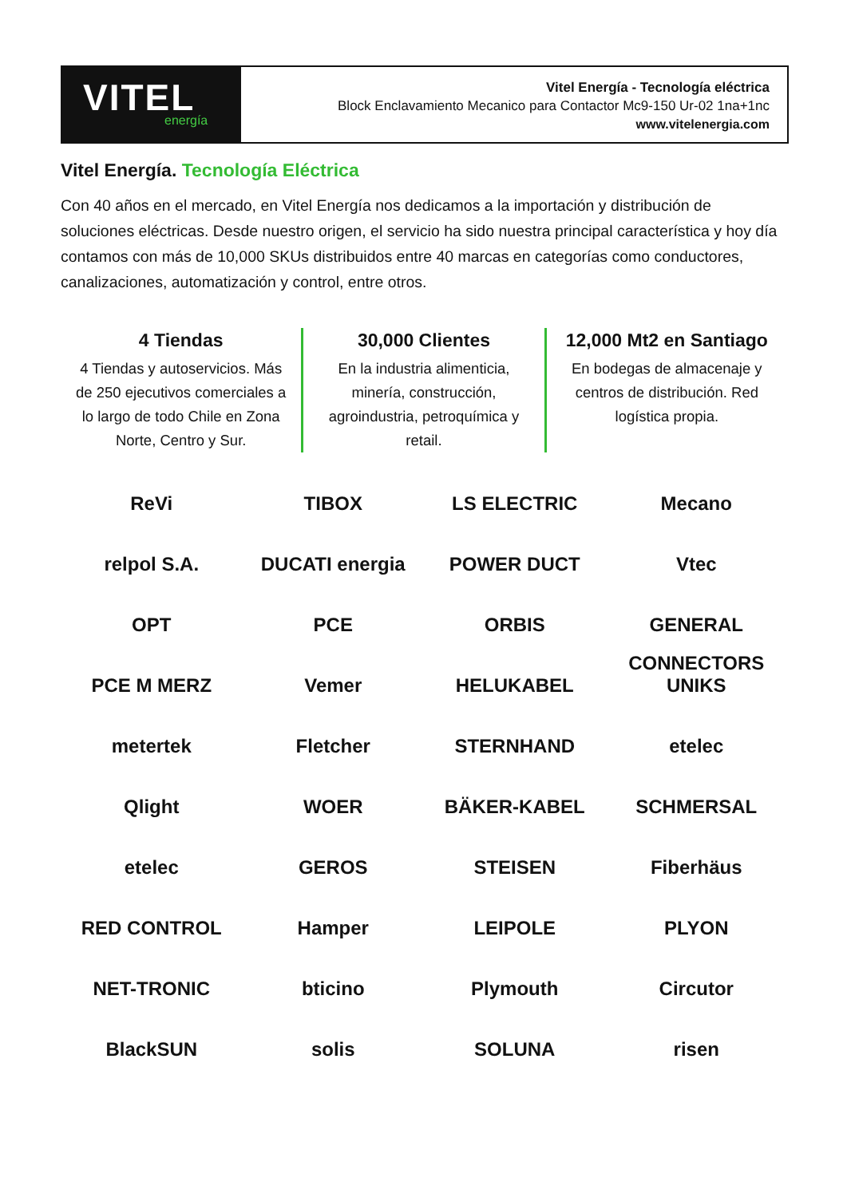VITEL
energía
Vitel Energía - Tecnología eléctrica
Block Enclavamiento Mecanico para Contactor Mc9-150 Ur-02 1na+1nc
www.vitelenergia.com
Vitel Energía. Tecnología Eléctrica
Con 40 años en el mercado, en Vitel Energía nos dedicamos a la importación y distribución de soluciones eléctricas. Desde nuestro origen, el servicio ha sido nuestra principal característica y hoy día contamos con más de 10,000 SKUs distribuidos entre 40 marcas en categorías como conductores, canalizaciones, automatización y control, entre otros.
4 Tiendas
4 Tiendas y autoservicios. Más de 250 ejecutivos comerciales a lo largo de todo Chile en Zona Norte, Centro y Sur.
30,000 Clientes
En la industria alimenticia, minería, construcción, agroindustria, petroquímica y retail.
12,000 Mt2 en Santiago
En bodegas de almacenaje y centros de distribución. Red logística propia.
ReVi
TIBOX
LS ELECTRIC
Mecano
relpol S.A.
DUCATI energia
POWER DUCT
Vtec
OPT
PCE
ORBIS
GENERAL CONNECTORS
PCE M MERZ
Vemer
HELUKABEL
UNIKS
metertek
Fletcher
STERNHAND
etelec
Qlight
WOER
BÄKER-KABEL
SCHMERSAL
etelec
GEROS
STEISEN
Fiberhäus
RED CONTROL
Hamper
LEIPOLE
PLYON
NET-TRONIC
bticino
Plymouth
Circutor
BlackSUN
solis
SOLUNA
risen